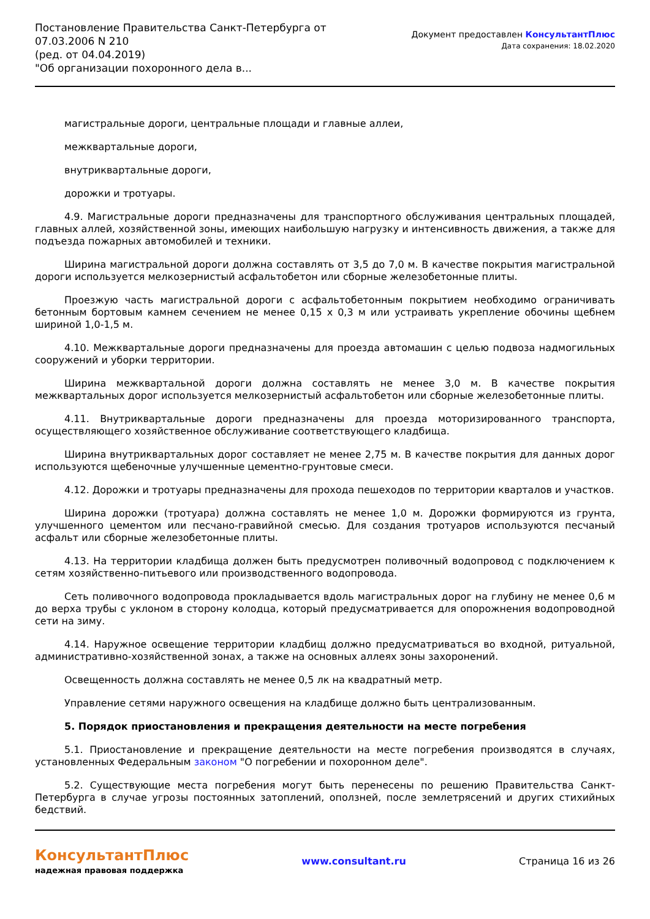Постановление Правительства Санкт-Петербурга от
07.03.2006 N 210
(ред. от 04.04.2019)
"Об организации похоронного дела в...
Документ предоставлен КонсультантПлюс
Дата сохранения: 18.02.2020
магистральные дороги, центральные площади и главные аллеи,
межквартальные дороги,
внутриквартальные дороги,
дорожки и тротуары.
4.9. Магистральные дороги предназначены для транспортного обслуживания центральных площадей, главных аллей, хозяйственной зоны, имеющих наибольшую нагрузку и интенсивность движения, а также для подъезда пожарных автомобилей и техники.
Ширина магистральной дороги должна составлять от 3,5 до 7,0 м. В качестве покрытия магистральной дороги используется мелкозернистый асфальтобетон или сборные железобетонные плиты.
Проезжую часть магистральной дороги с асфальтобетонным покрытием необходимо ограничивать бетонным бортовым камнем сечением не менее 0,15 x 0,3 м или устраивать укрепление обочины щебнем шириной 1,0-1,5 м.
4.10. Межквартальные дороги предназначены для проезда автомашин с целью подвоза надмогильных сооружений и уборки территории.
Ширина межквартальной дороги должна составлять не менее 3,0 м. В качестве покрытия межквартальных дорог используется мелкозернистый асфальтобетон или сборные железобетонные плиты.
4.11. Внутриквартальные дороги предназначены для проезда моторизированного транспорта, осуществляющего хозяйственное обслуживание соответствующего кладбища.
Ширина внутриквартальных дорог составляет не менее 2,75 м. В качестве покрытия для данных дорог используются щебеночные улучшенные цементно-грунтовые смеси.
4.12. Дорожки и тротуары предназначены для прохода пешеходов по территории кварталов и участков.
Ширина дорожки (тротуара) должна составлять не менее 1,0 м. Дорожки формируются из грунта, улучшенного цементом или песчано-гравийной смесью. Для создания тротуаров используются песчаный асфальт или сборные железобетонные плиты.
4.13. На территории кладбища должен быть предусмотрен поливочный водопровод с подключением к сетям хозяйственно-питьевого или производственного водопровода.
Сеть поливочного водопровода прокладывается вдоль магистральных дорог на глубину не менее 0,6 м до верха трубы с уклоном в сторону колодца, который предусматривается для опорожнения водопроводной сети на зиму.
4.14. Наружное освещение территории кладбищ должно предусматриваться во входной, ритуальной, административно-хозяйственной зонах, а также на основных аллеях зоны захоронений.
Освещенность должна составлять не менее 0,5 лк на квадратный метр.
Управление сетями наружного освещения на кладбище должно быть централизованным.
5. Порядок приостановления и прекращения деятельности на месте погребения
5.1. Приостановление и прекращение деятельности на месте погребения производятся в случаях, установленных Федеральным законом "О погребении и похоронном деле".
5.2. Существующие места погребения могут быть перенесены по решению Правительства Санкт-Петербурга в случае угрозы постоянных затоплений, оползней, после землетрясений и других стихийных бедствий.
КонсультантПлюс
надежная правовая поддержка
www.consultant.ru Страница 16 из 26